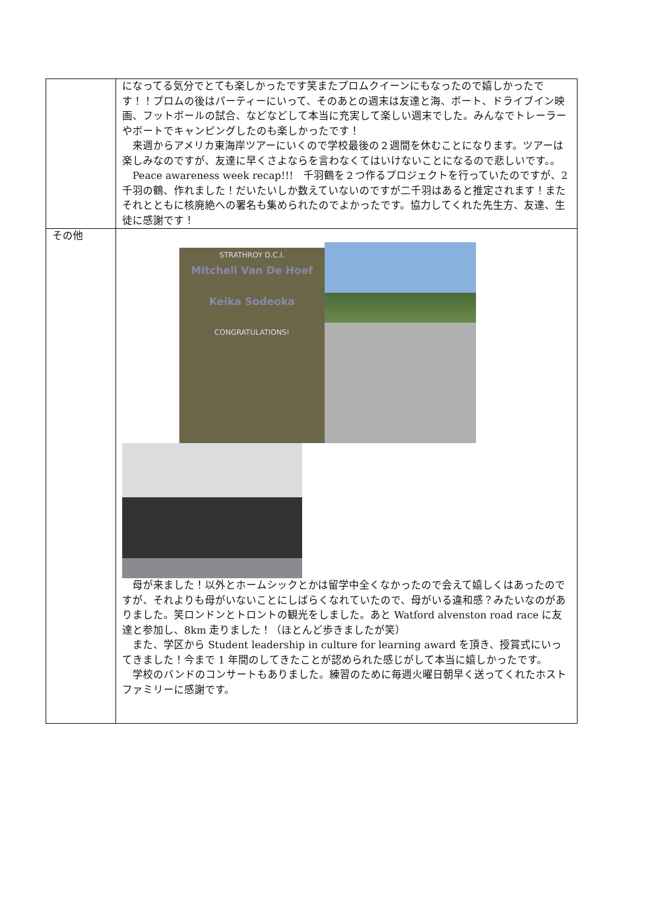| | になってる気分でとても楽しかったです笑またプロムクイーンにもなったので嬉しかったです！！プロムの後はパーティーにいって、そのあとの週末は友達と海、ボート、ドライブイン映画、フットボールの試合、などなどして本当に充実して楽しい週末でした。みんなでトレーラーやボートでキャンピングしたのも楽しかったです！ 来週からアメリカ東海岸ツアーにいくので学校最後の２週間を休むことになります。ツアーは楽しみなのですが、友達に早くさよならを言わなくてはいけないことになるので悲しいです。。 Peace awareness week recap!!! 千羽鶴を２つ作るプロジェクトを行っていたのですが、2 千羽の鶴、作れました！だいたいしか数えていないのですが二千羽はあると推定されます！またそれとともに核廃絶への署名も集められたのでよかったです。協力してくれた先生方、友達、生徒に感謝です！ |
| その他 | STRATHROY D.C.I. Mitchell Van De Hoef Keika Sodeoka CONGRATULATIONS! 母が来ました！以外とホームシックとかは留学中全くなかったので会えて嬉しくはあったのですが、それよりも母がいないことにしばらくなれていたので、母がいる違和感？みたいなのがありました。笑ロンドンとトロントの観光をしました。あと Watford alvenston road race に友達と参加し、8km 走りました！（ほとんど歩きましたが笑） また、学区から Student leadership in culture for learning award を頂き、授賞式にいってきました！今まで 1 年間のしてきたことが認められた感じがして本当に嬉しかったです。 学校のバンドのコンサートもありました。練習のために毎週火曜日朝早く送ってくれたホストファミリーに感謝です。 |